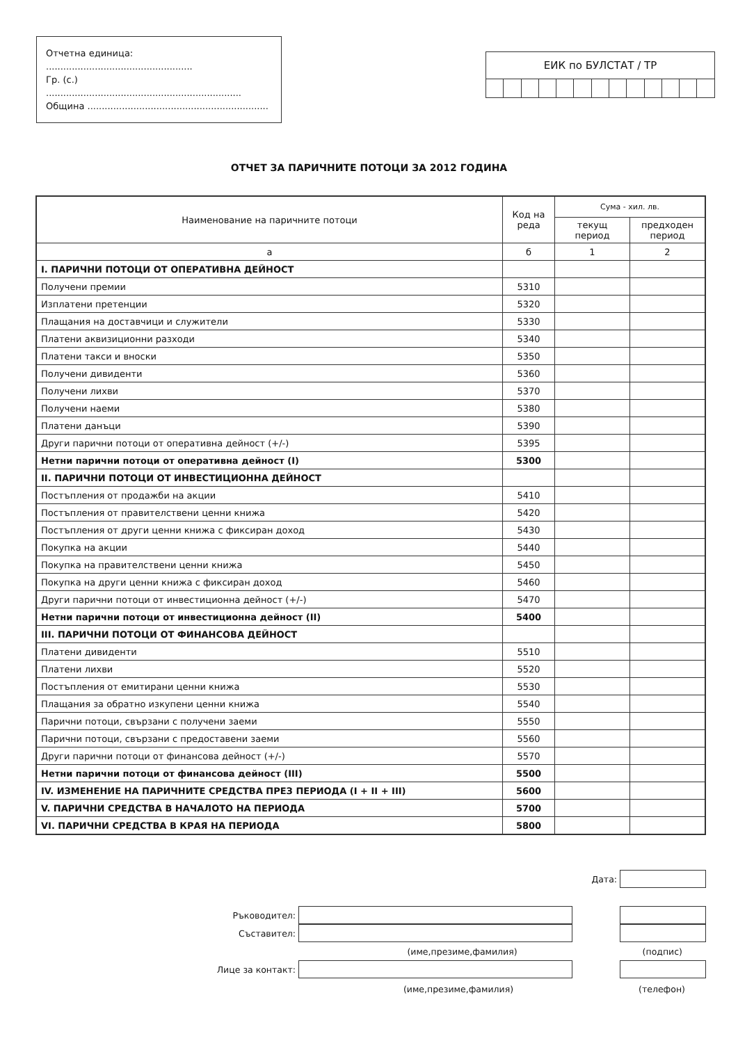Отчетна единица: ...................................................
Гр. (с.) ....................................................................
Община ...............................................................
| ЕИК по БУЛСТАТ / ТР | | | | | | | | | | | | |
ОТЧЕТ ЗА ПАРИЧНИТЕ ПОТОЦИ ЗА 2012 ГОДИНА
| Наименование на паричните потоци | Код на реда | Сума - хил. лв. | |
| --- | --- | --- | --- |
| | | текущ период | предходен период |
| а | б | 1 | 2 |
| I. ПАРИЧНИ ПОТОЦИ ОТ ОПЕРАТИВНА ДЕЙНОСТ | | | |
| Получени премии | 5310 | | |
| Изплатени претенции | 5320 | | |
| Плащания на доставчици и служители | 5330 | | |
| Платени аквизиционни разходи | 5340 | | |
| Платени такси и вноски | 5350 | | |
| Получени дивиденти | 5360 | | |
| Получени лихви | 5370 | | |
| Получени наеми | 5380 | | |
| Платени данъци | 5390 | | |
| Други парични потоци от оперативна дейност (+/-) | 5395 | | |
| Нетни парични потоци от оперативна дейност (I) | 5300 | | |
| II. ПАРИЧНИ ПОТОЦИ ОТ ИНВЕСТИЦИОННА ДЕЙНОСТ | | | |
| Постъпления от продажби на акции | 5410 | | |
| Постъпления от правителствени ценни книжа | 5420 | | |
| Постъпления от други ценни книжа с фиксиран доход | 5430 | | |
| Покупка на акции | 5440 | | |
| Покупка на правителствени ценни книжа | 5450 | | |
| Покупка на други ценни книжа с фиксиран доход | 5460 | | |
| Други парични потоци от инвестиционна дейност (+/-) | 5470 | | |
| Нетни парични потоци от инвестиционна дейност (II) | 5400 | | |
| III. ПАРИЧНИ ПОТОЦИ ОТ ФИНАНСОВА ДЕЙНОСТ | | | |
| Платени дивиденти | 5510 | | |
| Платени лихви | 5520 | | |
| Постъпления от емитирани ценни книжа | 5530 | | |
| Плащания за обратно изкупени ценни книжа | 5540 | | |
| Парични потоци, свързани с получени заеми | 5550 | | |
| Парични потоци, свързани с предоставени заеми | 5560 | | |
| Други парични потоци от финансова дейност (+/-) | 5570 | | |
| Нетни парични потоци от финансова дейност (III) | 5500 | | |
| IV. ИЗМЕНЕНИЕ НА ПАРИЧНИТЕ СРЕДСТВА ПРЕЗ ПЕРИОДА (I + II + III) | 5600 | | |
| V. ПАРИЧНИ СРЕДСТВА В НАЧАЛОТО НА ПЕРИОДА | 5700 | | |
| VI. ПАРИЧНИ СРЕДСТВА В КРАЯ НА ПЕРИОДА | 5800 | | |
Дата:
Ръководител:
Съставител:
(име,презиме,фамилия) (подпис)
Лице за контакт:
(име,презиме,фамилия) (телефон)